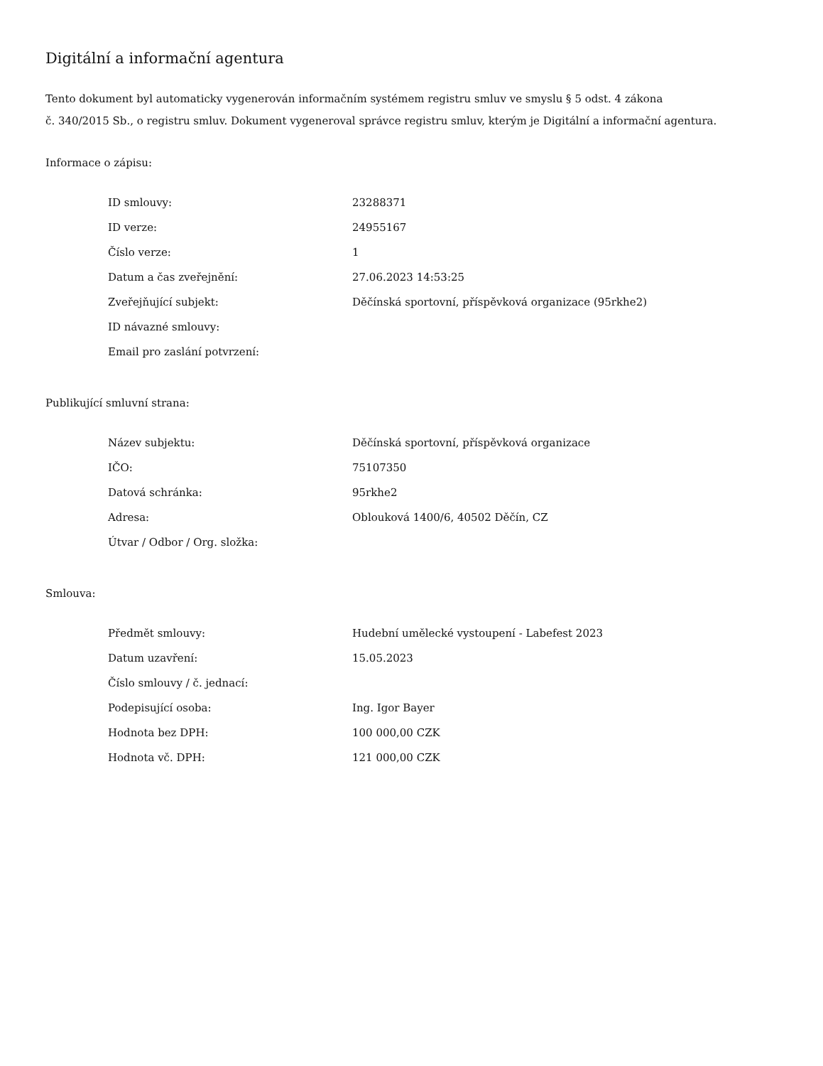Digitální a informační agentura
Tento dokument byl automaticky vygenerován informačním systémem registru smluv ve smyslu § 5 odst. 4 zákona
č. 340/2015 Sb., o registru smluv. Dokument vygeneroval správce registru smluv, kterým je Digitální a informační agentura.
Informace o zápisu:
| ID smlouvy: | 23288371 |
| ID verze: | 24955167 |
| Číslo verze: | 1 |
| Datum a čas zveřejnění: | 27.06.2023 14:53:25 |
| Zveřejňující subjekt: | Děčínská sportovní, příspěvková organizace (95rkhe2) |
| ID návazné smlouvy: | |
| Email pro zaslání potvrzení: | |
Publikující smluvní strana:
| Název subjektu: | Děčínská sportovní, příspěvková organizace |
| IČO: | 75107350 |
| Datová schránka: | 95rkhe2 |
| Adresa: | Oblouková 1400/6, 40502 Děčín, CZ |
| Útvar / Odbor / Org. složka: | |
Smlouva:
| Předmět smlouvy: | Hudební umělecké vystoupení - Labefest 2023 |
| Datum uzavření: | 15.05.2023 |
| Číslo smlouvy / č. jednací: | |
| Podepisující osoba: | Ing. Igor Bayer |
| Hodnota bez DPH: | 100 000,00 CZK |
| Hodnota vč. DPH: | 121 000,00 CZK |